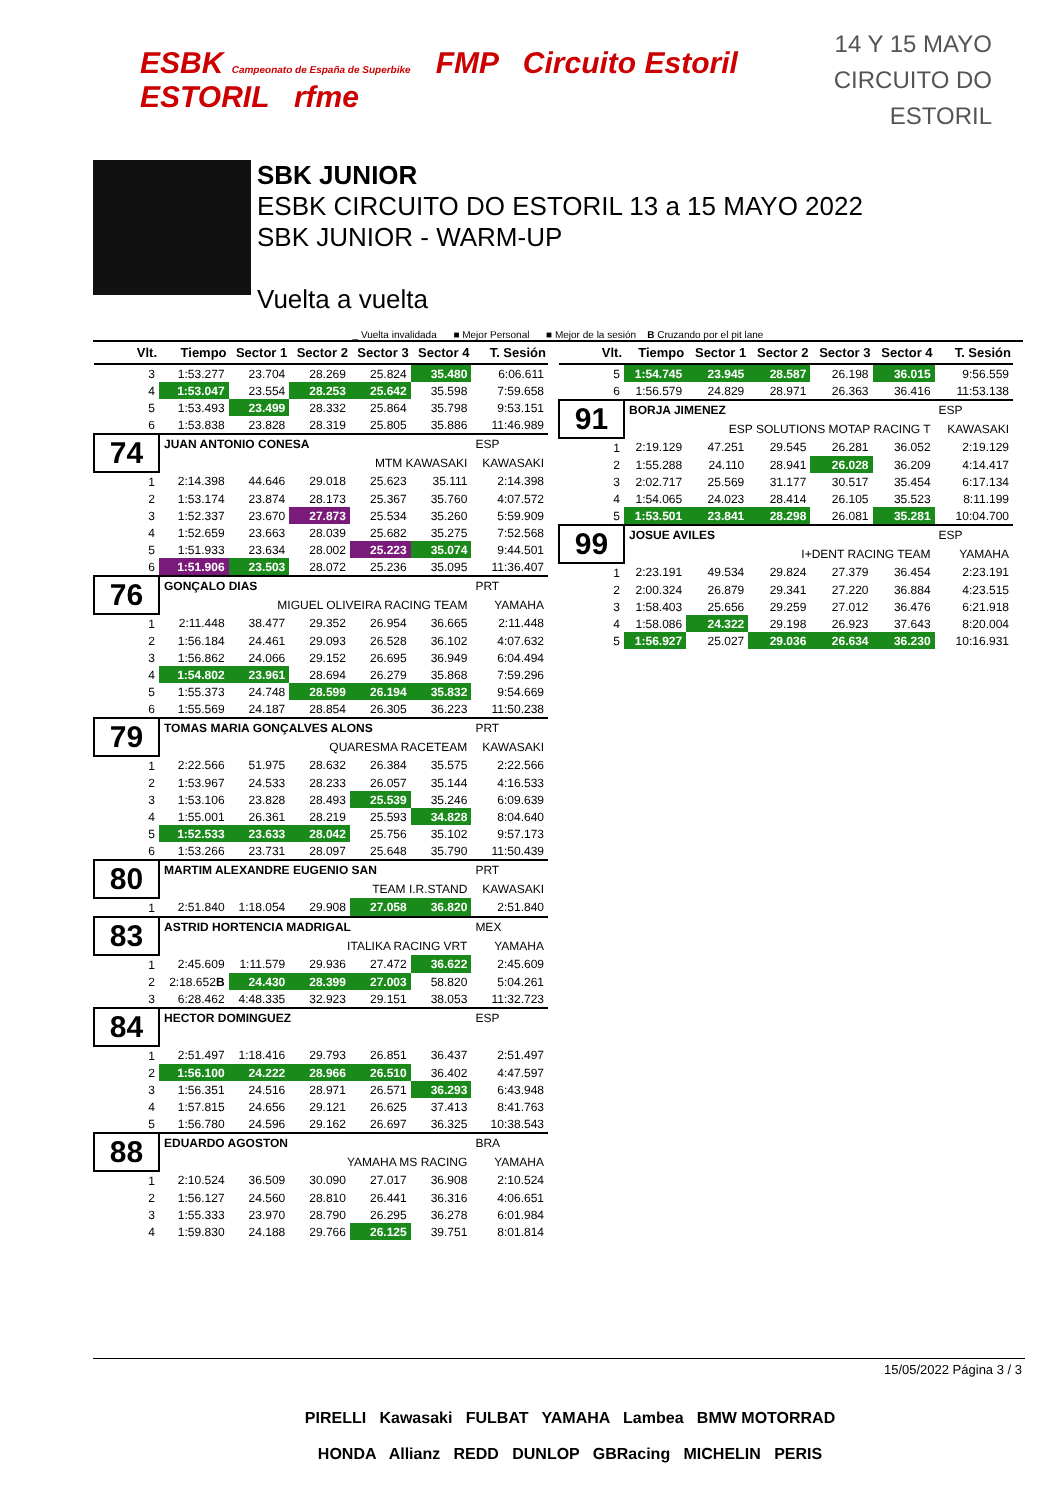ESBK Campeonato de España de Superbike FMP Circuito Estoril ESTORIL rfme
14 Y 15 MAYO
CIRCUITO DO ESTORIL
SBK JUNIOR
ESBK CIRCUITO DO ESTORIL 13 a 15 MAYO 2022
SBK JUNIOR - WARM-UP
Vuelta a vuelta
_ Vuelta invalidada ■ Mejor Personal ■ Mejor de la sesión B Cruzando por el pit lane
| Vlt. | Tiempo | Sector 1 | Sector 2 | Sector 3 | Sector 4 | T. Sesión |
| --- | --- | --- | --- | --- | --- | --- |
| 3 | 1:53.277 | 23.704 | 28.269 | 25.824 | 35.480 | 6:06.611 |
| 4 | 1:53.047 | 23.554 | 28.253 | 25.642 | 35.598 | 7:59.658 |
| 5 | 1:53.493 | 23.499 | 28.332 | 25.864 | 35.798 | 9:53.151 |
| 6 | 1:53.838 | 23.828 | 28.319 | 25.805 | 35.886 | 11:46.989 |
| 74 | JUAN ANTONIO CONESA | | | | | ESP |
| | MTM KAWASAKI | | | | | KAWASAKI |
| 1 | 2:14.398 | 44.646 | 29.018 | 25.623 | 35.111 | 2:14.398 |
| 2 | 1:53.174 | 23.874 | 28.173 | 25.367 | 35.760 | 4:07.572 |
| 3 | 1:52.337 | 23.670 | 27.873 | 25.534 | 35.260 | 5:59.909 |
| 4 | 1:52.659 | 23.663 | 28.039 | 25.682 | 35.275 | 7:52.568 |
| 5 | 1:51.933 | 23.634 | 28.002 | 25.223 | 35.074 | 9:44.501 |
| 6 | 1:51.906 | 23.503 | 28.072 | 25.236 | 35.095 | 11:36.407 |
| 76 | GONÇALO DIAS | | | | | PRT |
| | MIGUEL OLIVEIRA RACING TEAM | | | | | YAMAHA |
| 1 | 2:11.448 | 38.477 | 29.352 | 26.954 | 36.665 | 2:11.448 |
| 2 | 1:56.184 | 24.461 | 29.093 | 26.528 | 36.102 | 4:07.632 |
| 3 | 1:56.862 | 24.066 | 29.152 | 26.695 | 36.949 | 6:04.494 |
| 4 | 1:54.802 | 23.961 | 28.694 | 26.279 | 35.868 | 7:59.296 |
| 5 | 1:55.373 | 24.748 | 28.599 | 26.194 | 35.832 | 9:54.669 |
| 6 | 1:55.569 | 24.187 | 28.854 | 26.305 | 36.223 | 11:50.238 |
| 79 | TOMAS MARIA GONÇALVES ALONS | | | | | PRT |
| | QUARESMA RACETEAM | | | | | KAWASAKI |
| 1 | 2:22.566 | 51.975 | 28.632 | 26.384 | 35.575 | 2:22.566 |
| 2 | 1:53.967 | 24.533 | 28.233 | 26.057 | 35.144 | 4:16.533 |
| 3 | 1:53.106 | 23.828 | 28.493 | 25.539 | 35.246 | 6:09.639 |
| 4 | 1:55.001 | 26.361 | 28.219 | 25.593 | 34.828 | 8:04.640 |
| 5 | 1:52.533 | 23.633 | 28.042 | 25.756 | 35.102 | 9:57.173 |
| 6 | 1:53.266 | 23.731 | 28.097 | 25.648 | 35.790 | 11:50.439 |
| 80 | MARTIM ALEXANDRE EUGENIO SAN | | | | | PRT |
| | TEAM I.R.STAND | | | | | KAWASAKI |
| 1 | 2:51.840 | 1:18.054 | 29.908 | 27.058 | 36.820 | 2:51.840 |
| 83 | ASTRID HORTENCIA MADRIGAL | | | | | MEX |
| | ITALIKA RACING VRT | | | | | YAMAHA |
| 1 | 2:45.609 | 1:11.579 | 29.936 | 27.472 | 36.622 | 2:45.609 |
| 2 | 2:18.652 B | 24.430 | 28.399 | 27.003 | 58.820 | 5:04.261 |
| 3 | 6:28.462 | 4:48.335 | 32.923 | 29.151 | 38.053 | 11:32.723 |
| 84 | HECTOR DOMINGUEZ | | | | | ESP |
| 1 | 2:51.497 | 1:18.416 | 29.793 | 26.851 | 36.437 | 2:51.497 |
| 2 | 1:56.100 | 24.222 | 28.966 | 26.510 | 36.402 | 4:47.597 |
| 3 | 1:56.351 | 24.516 | 28.971 | 26.571 | 36.293 | 6:43.948 |
| 4 | 1:57.815 | 24.656 | 29.121 | 26.625 | 37.413 | 8:41.763 |
| 5 | 1:56.780 | 24.596 | 29.162 | 26.697 | 36.325 | 10:38.543 |
| 88 | EDUARDO AGOSTON | | | | | BRA |
| | YAMAHA MS RACING | | | | | YAMAHA |
| 1 | 2:10.524 | 36.509 | 30.090 | 27.017 | 36.908 | 2:10.524 |
| 2 | 1:56.127 | 24.560 | 28.810 | 26.441 | 36.316 | 4:06.651 |
| 3 | 1:55.333 | 23.970 | 28.790 | 26.295 | 36.278 | 6:01.984 |
| 4 | 1:59.830 | 24.188 | 29.766 | 26.125 | 39.751 | 8:01.814 |
| Vlt. | Tiempo | Sector 1 | Sector 2 | Sector 3 | Sector 4 | T. Sesión |
| --- | --- | --- | --- | --- | --- | --- |
| 5 | 1:54.745 | 23.945 | 28.587 | 26.198 | 36.015 | 9:56.559 |
| 6 | 1:56.579 | 24.829 | 28.971 | 26.363 | 36.416 | 11:53.138 |
| 91 | BORJA JIMENEZ | | | | | ESP |
| | ESP SOLUTIONS MOTAP RACING T | | | | | KAWASAKI |
| 1 | 2:19.129 | 47.251 | 29.545 | 26.281 | 36.052 | 2:19.129 |
| 2 | 1:55.288 | 24.110 | 28.941 | 26.028 | 36.209 | 4:14.417 |
| 3 | 2:02.717 | 25.569 | 31.177 | 30.517 | 35.454 | 6:17.134 |
| 4 | 1:54.065 | 24.023 | 28.414 | 26.105 | 35.523 | 8:11.199 |
| 5 | 1:53.501 | 23.841 | 28.298 | 26.081 | 35.281 | 10:04.700 |
| 99 | JOSUE AVILES | | | | | ESP |
| | I+DENT RACING TEAM | | | | | YAMAHA |
| 1 | 2:23.191 | 49.534 | 29.824 | 27.379 | 36.454 | 2:23.191 |
| 2 | 2:00.324 | 26.879 | 29.341 | 27.220 | 36.884 | 4:23.515 |
| 3 | 1:58.403 | 25.656 | 29.259 | 27.012 | 36.476 | 6:21.918 |
| 4 | 1:58.086 | 24.322 | 29.198 | 26.923 | 37.643 | 8:20.004 |
| 5 | 1:56.927 | 25.027 | 29.036 | 26.634 | 36.230 | 10:16.931 |
15/05/2022 Página 3 / 3
PIRELLI Kawasaki FULBAT YAMAHA Lambea BMW MOTORRAD
HONDA Allianz REDD DUNLOP GBRacing MICHELIN PERIS